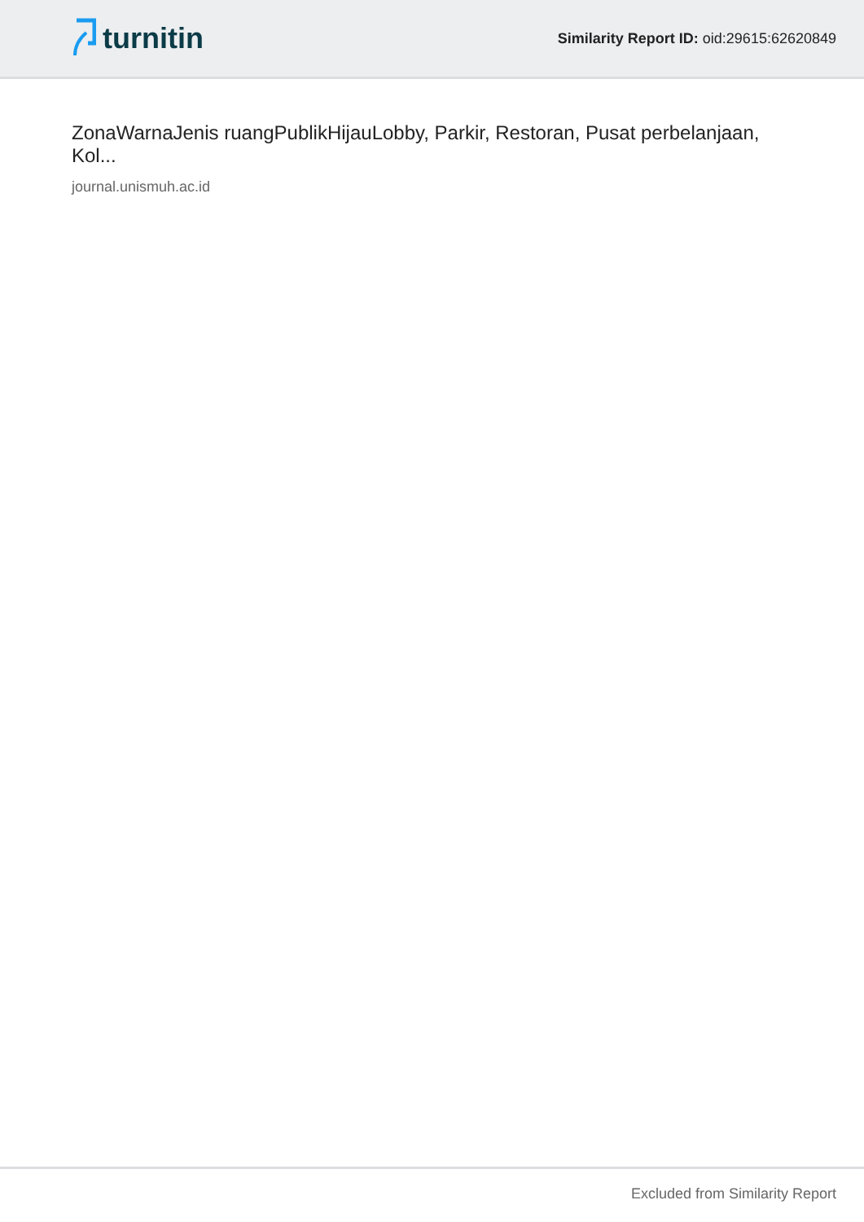turnitin
Similarity Report ID: oid:29615:62620849
ZonaWarnaJenis ruangPublikHijauLobby, Parkir, Restoran, Pusat perbelanjaan, Kol...
journal.unismuh.ac.id
Excluded from Similarity Report